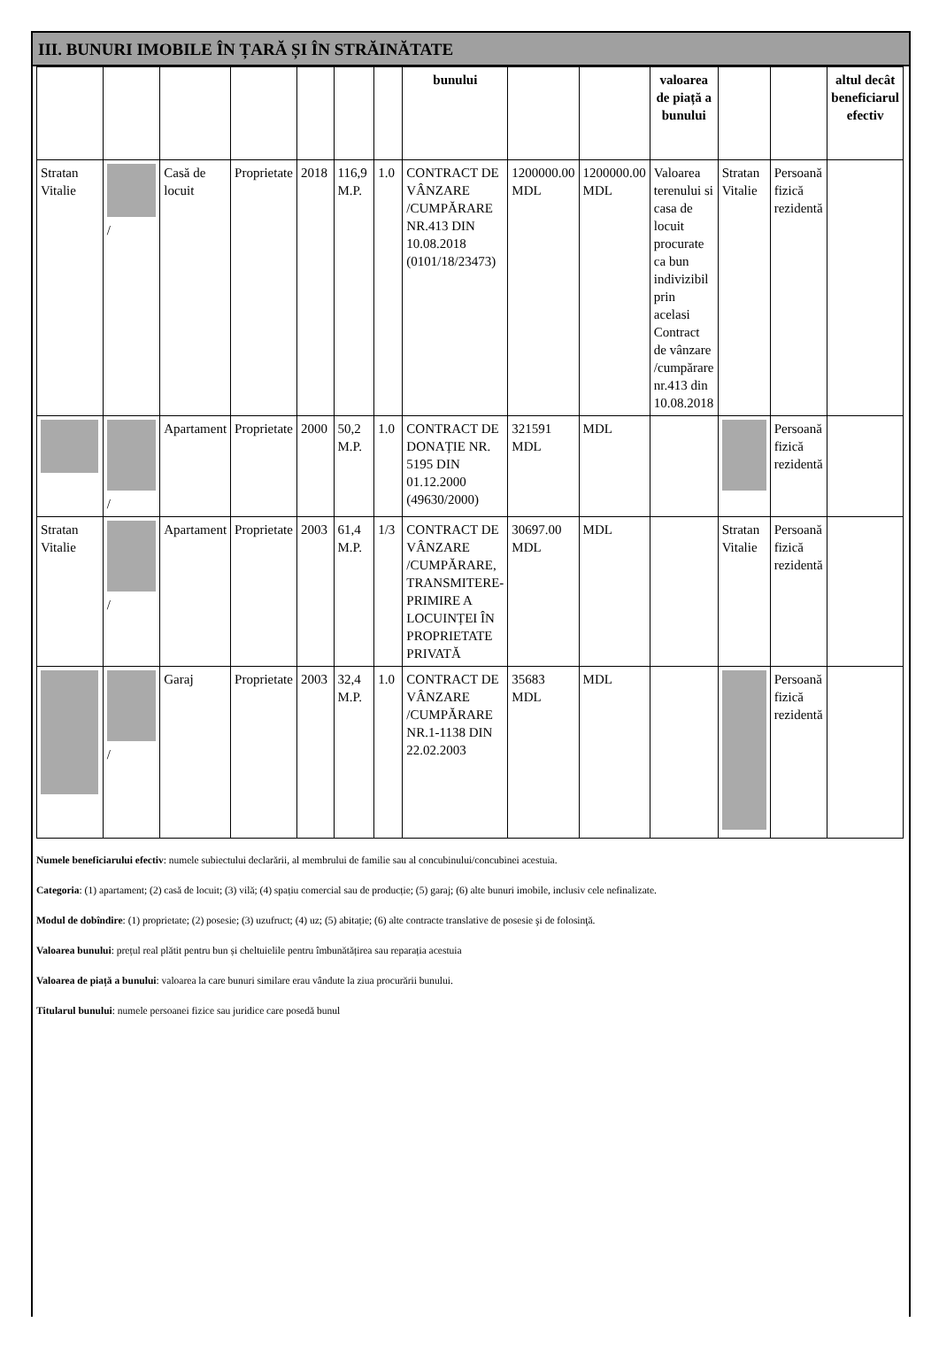III. BUNURI IMOBILE ÎN ȚARĂ ȘI ÎN STRĂINĂTATE
| | | | | | | | bunului | | | valoarea de piață a bunului | | | altul decât beneficiarul efectiv |
| --- | --- | --- | --- | --- | --- | --- | --- | --- | --- | --- | --- | --- | --- |
| Stratan Vitalie | / | Casă de locuit | Proprietate | 2018 | 116,9 M.P. | 1.0 | CONTRACT DE VÂNZARE /CUMPĂRARE NR.413 DIN 10.08.2018 (0101/18/23473) | 1200000.00 MDL | 1200000.00 MDL | Valoarea terenului si casa de locuit procurate ca bun indivizibil prin acelasi Contract de vânzare /cumpărare nr.413 din 10.08.2018 | Stratan Vitalie | Persoană fizică rezidentă | |
| | / | Apartament | Proprietate | 2000 | 50,2 M.P. | 1.0 | CONTRACT DE DONAȚIE NR. 5195 DIN 01.12.2000 (49630/2000) | 321591 MDL | MDL | | | Persoană fizică rezidentă | |
| Stratan Vitalie | / | Apartament | Proprietate | 2003 | 61,4 M.P. | 1/3 | CONTRACT DE VÂNZARE /CUMPĂRARE, TRANSMITERE-PRIMIRE A LOCUINȚEI ÎN PROPRIETATE PRIVATĂ | 30697.00 MDL | MDL | | Stratan Vitalie | Persoană fizică rezidentă | |
| | / | Garaj | Proprietate | 2003 | 32,4 M.P. | 1.0 | CONTRACT DE VÂNZARE /CUMPĂRARE NR.1-1138 DIN 22.02.2003 | 35683 MDL | MDL | | | Persoană fizică rezidentă | |
Numele beneficiarului efectiv: numele subiectului declarării, al membrului de familie sau al concubinului/concubinei acestuia.
Categoria: (1) apartament; (2) casă de locuit; (3) vilă; (4) spațiu comercial sau de producție; (5) garaj; (6) alte bunuri imobile, inclusiv cele nefinalizate.
Modul de dobîndire: (1) proprietate; (2) posesie; (3) uzufruct; (4) uz; (5) abitație; (6) alte contracte translative de posesie şi de folosinţă.
Valoarea bunului: prețul real plătit pentru bun și cheltuielile pentru îmbunătățirea sau reparația acestuia
Valoarea de piață a bunului: valoarea la care bunuri similare erau vândute la ziua procurării bunului.
Titularul bunului: numele persoanei fizice sau juridice care posedă bunul